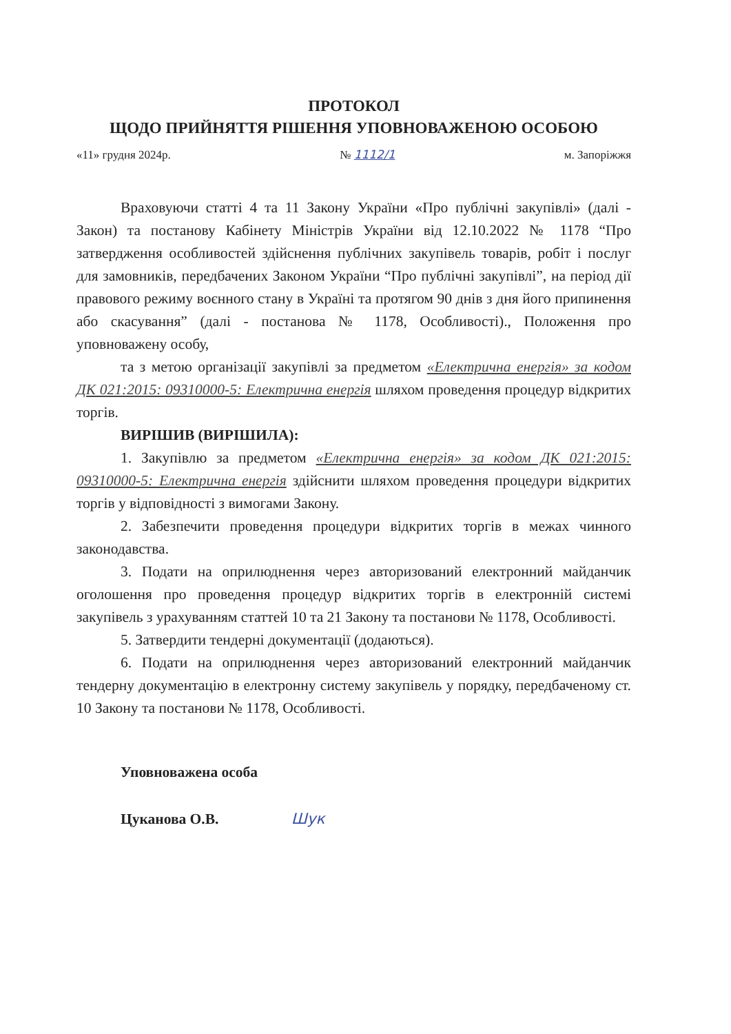ПРОТОКОЛ
ЩОДО ПРИЙНЯТТЯ РІШЕННЯ УПОВНОВАЖЕНОЮ ОСОБОЮ
«11» грудня 2024р. № 1112/1 м. Запоріжжя
Враховуючи статті 4 та 11 Закону України «Про публічні закупівлі» (далі - Закон) та постанову Кабінету Міністрів України від 12.10.2022 № 1178 “Про затвердження особливостей здійснення публічних закупівель товарів, робіт і послуг для замовників, передбачених Законом України “Про публічні закупівлі”, на період дії правового режиму воєнного стану в Україні та протягом 90 днів з дня його припинення або скасування” (далі - постанова № 1178, Особливості)., Положення про уповноважену особу,
та з метою організації закупівлі за предметом «Електрична енергія» за кодом ДК 021:2015: 09310000-5: Електрична енергія шляхом проведення процедур відкритих торгів.
ВИРІШИВ (ВИРІШИЛА):
1. Закупівлю за предметом «Електрична енергія» за кодом ДК 021:2015: 09310000-5: Електрична енергія здійснити шляхом проведення процедури відкритих торгів у відповідності з вимогами Закону.
2. Забезпечити проведення процедури відкритих торгів в межах чинного законодавства.
3. Подати на оприлюднення через авторизований електронний майданчик оголошення про проведення процедур відкритих торгів в електронній системі закупівель з урахуванням статтей 10 та 21 Закону та постанови № 1178, Особливості.
5. Затвердити тендерні документації (додаються).
6. Подати на оприлюднення через авторизований електронний майданчик тендерну документацію в електронну систему закупівель у порядку, передбаченому ст. 10 Закону та постанови № 1178, Особливості.
Уповноважена особа
Цуканова О.В. Шук